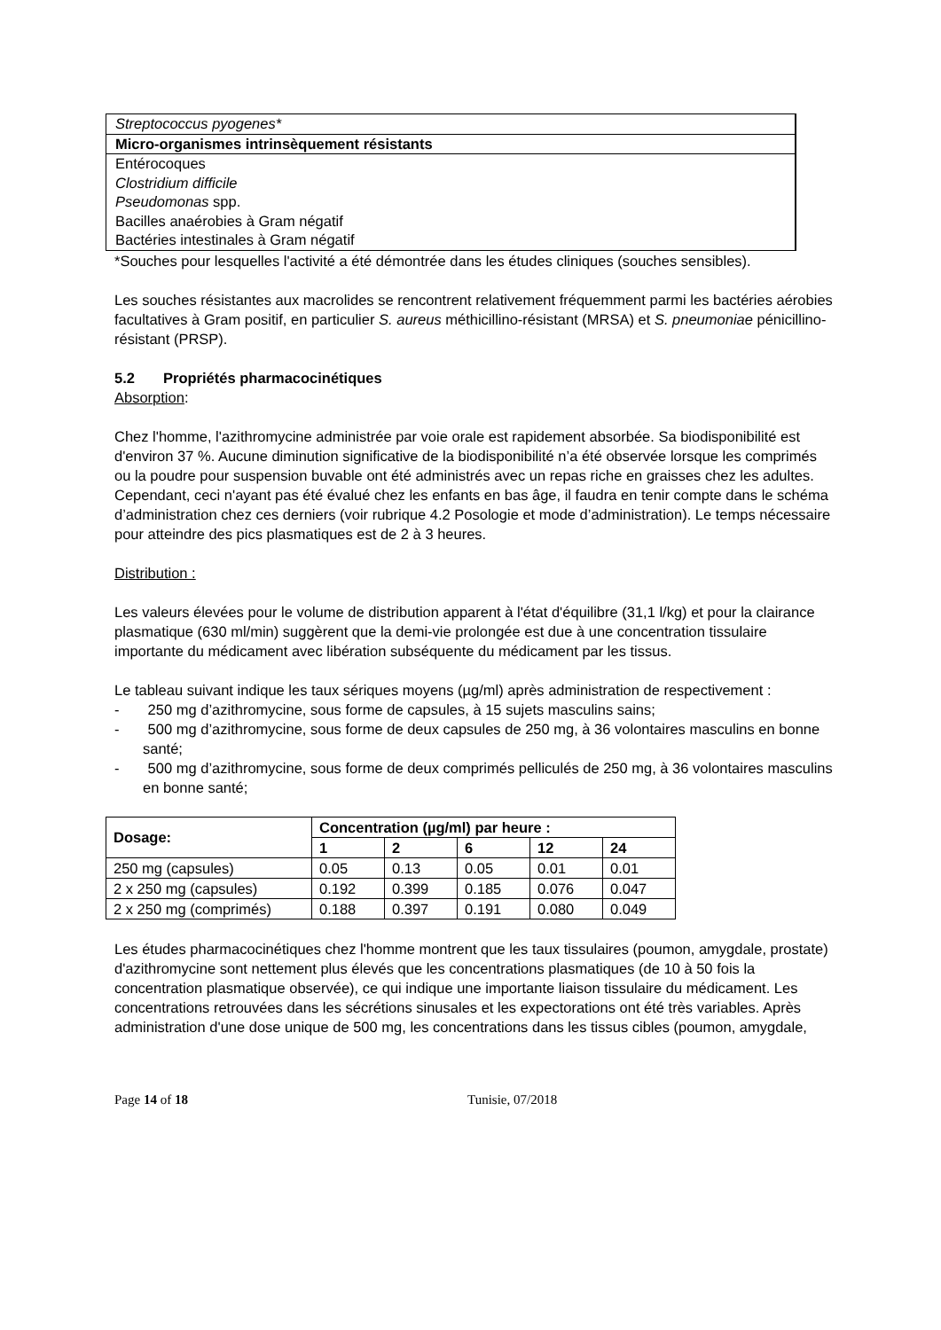| Streptococcus pyogenes* |
| Micro-organismes intrinsèquement résistants |
| Entérocoques |
| Clostridium difficile |
| Pseudomonas spp. |
| Bacilles anaérobies à Gram négatif |
| Bactéries intestinales à Gram négatif |
*Souches pour lesquelles l'activité a été démontrée dans les études cliniques (souches sensibles).
Les souches résistantes aux macrolides se rencontrent relativement fréquemment parmi les bactéries aérobies facultatives à Gram positif, en particulier S. aureus méthicillino-résistant (MRSA) et S. pneumoniae pénicillino-résistant (PRSP).
5.2 Propriétés pharmacocinétiques
Absorption:
Chez l'homme, l'azithromycine administrée par voie orale est rapidement absorbée. Sa biodisponibilité est d'environ 37 %. Aucune diminution significative de la biodisponibilité n’a été observée lorsque les comprimés ou la poudre pour suspension buvable ont été administrés avec un repas riche en graisses chez les adultes. Cependant, ceci n'ayant pas été évalué chez les enfants en bas âge, il faudra en tenir compte dans le schéma d’administration chez ces derniers (voir rubrique 4.2 Posologie et mode d’administration). Le temps nécessaire pour atteindre des pics plasmatiques est de 2 à 3 heures.
Distribution :
Les valeurs élevées pour le volume de distribution apparent à l'état d'équilibre (31,1 l/kg) et pour la clairance plasmatique (630 ml/min) suggèrent que la demi-vie prolongée est due à une concentration tissulaire importante du médicament avec libération subséquente du médicament par les tissus.
Le tableau suivant indique les taux sériques moyens (µg/ml) après administration de respectivement :
- 250 mg d’azithromycine, sous forme de capsules, à 15 sujets masculins sains;
- 500 mg d’azithromycine, sous forme de deux capsules de 250 mg, à 36 volontaires masculins en bonne santé;
- 500 mg d’azithromycine, sous forme de deux comprimés pelliculés de 250 mg, à 36 volontaires masculins en bonne santé;
| Dosage: | Concentration (µg/ml) par heure : | | | | |
| --- | --- | --- | --- | --- | --- |
| | 1 | 2 | 6 | 12 | 24 |
| 250 mg (capsules) | 0.05 | 0.13 | 0.05 | 0.01 | 0.01 |
| 2 x 250 mg (capsules) | 0.192 | 0.399 | 0.185 | 0.076 | 0.047 |
| 2 x 250 mg (comprimés) | 0.188 | 0.397 | 0.191 | 0.080 | 0.049 |
Les études pharmacocinétiques chez l'homme montrent que les taux tissulaires (poumon, amygdale, prostate) d'azithromycine sont nettement plus élevés que les concentrations plasmatiques (de 10 à 50 fois la concentration plasmatique observée), ce qui indique une importante liaison tissulaire du médicament. Les concentrations retrouvées dans les sécrétions sinusales et les expectorations ont été très variables. Après administration d'une dose unique de 500 mg, les concentrations dans les tissus cibles (poumon, amygdale,
Page 14 of 18 Tunisie, 07/2018